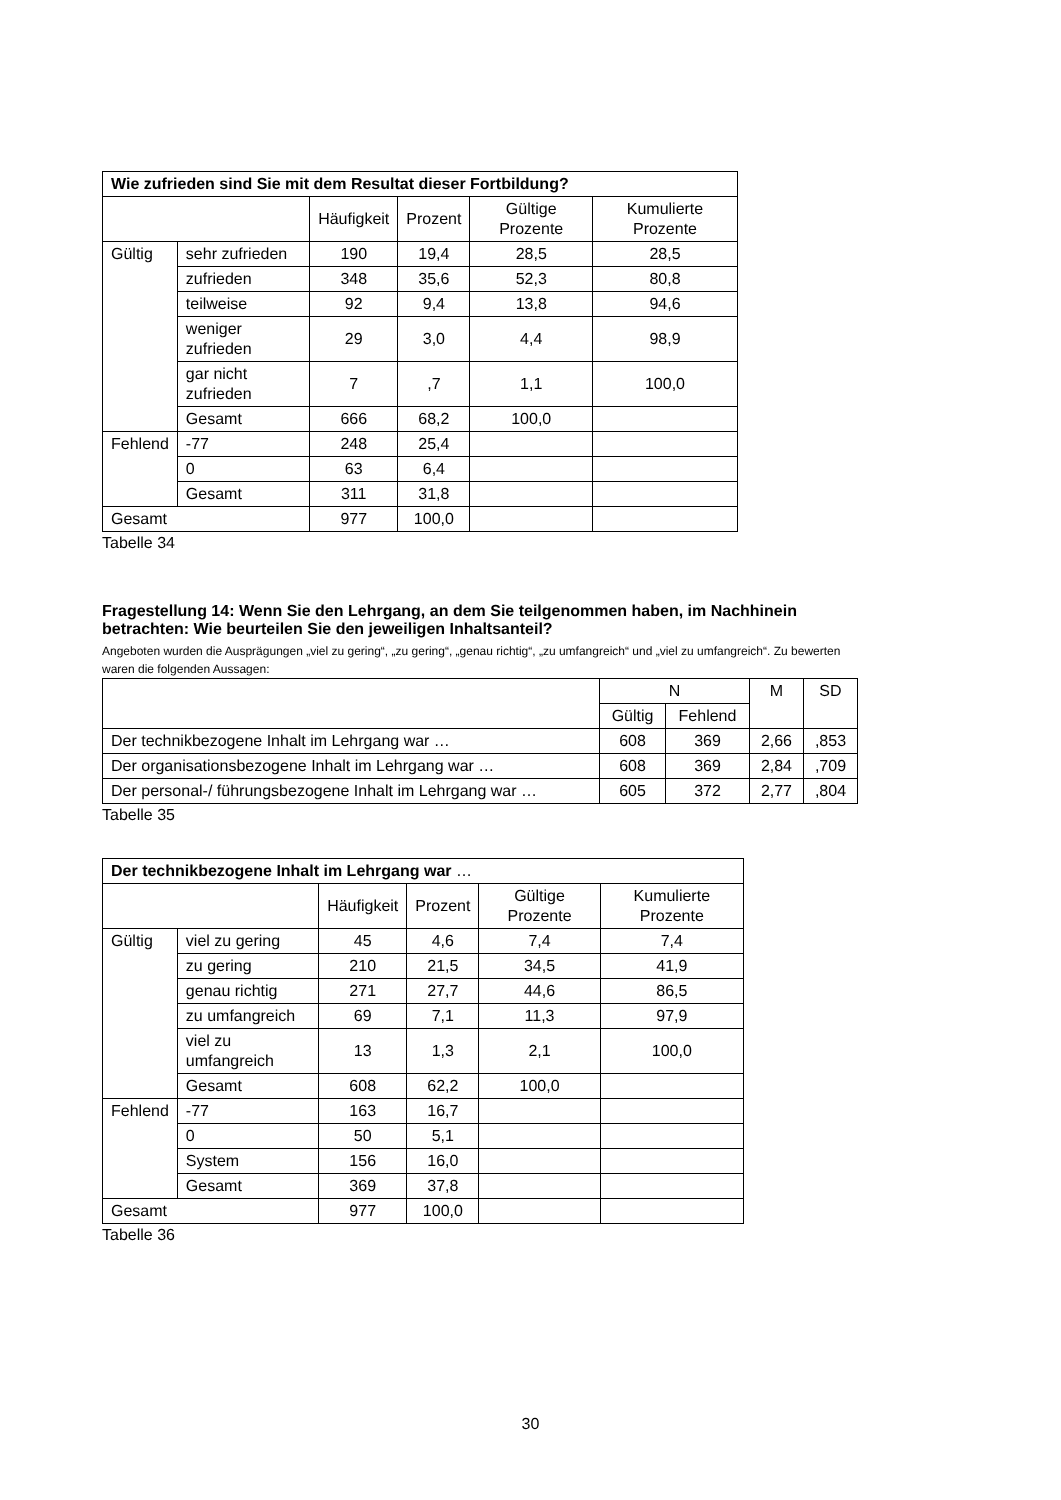| Wie zufrieden sind Sie mit dem Resultat dieser Fortbildung? | | | | | |
| --- | --- | --- | --- | --- | --- |
| | | Häufigkeit | Prozent | Gültige Prozente | Kumulierte Prozente |
| Gültig | sehr zufrieden | 190 | 19,4 | 28,5 | 28,5 |
| | zufrieden | 348 | 35,6 | 52,3 | 80,8 |
| | teilweise | 92 | 9,4 | 13,8 | 94,6 |
| | weniger zufrieden | 29 | 3,0 | 4,4 | 98,9 |
| | gar nicht zufrieden | 7 | ,7 | 1,1 | 100,0 |
| | Gesamt | 666 | 68,2 | 100,0 | |
| Fehlend | -77 | 248 | 25,4 | | |
| | 0 | 63 | 6,4 | | |
| | Gesamt | 311 | 31,8 | | |
| Gesamt | | 977 | 100,0 | | |
Tabelle 34
Fragestellung 14: Wenn Sie den Lehrgang, an dem Sie teilgenommen haben, im Nachhinein betrachten: Wie beurteilen Sie den jeweiligen Inhaltsanteil?
Angeboten wurden die Ausprägungen „viel zu gering“, „zu gering“, „genau richtig“, „zu umfangreich“ und „viel zu umfangreich“. Zu bewerten waren die folgenden Aussagen:
| | N | | M | SD |
| --- | --- | --- | --- | --- |
| | Gültig | Fehlend | | |
| Der technikbezogene Inhalt im Lehrgang war … | 608 | 369 | 2,66 | ,853 |
| Der organisationsbezogene Inhalt im Lehrgang war … | 608 | 369 | 2,84 | ,709 |
| Der personal-/ führungsbezogene Inhalt im Lehrgang war … | 605 | 372 | 2,77 | ,804 |
Tabelle 35
| Der technikbezogene Inhalt im Lehrgang war … | | | | | |
| --- | --- | --- | --- | --- | --- |
| | | Häufigkeit | Prozent | Gültige Prozente | Kumulierte Prozente |
| Gültig | viel zu gering | 45 | 4,6 | 7,4 | 7,4 |
| | zu gering | 210 | 21,5 | 34,5 | 41,9 |
| | genau richtig | 271 | 27,7 | 44,6 | 86,5 |
| | zu umfangreich | 69 | 7,1 | 11,3 | 97,9 |
| | viel zu umfangreich | 13 | 1,3 | 2,1 | 100,0 |
| | Gesamt | 608 | 62,2 | 100,0 | |
| Fehlend | -77 | 163 | 16,7 | | |
| | 0 | 50 | 5,1 | | |
| | System | 156 | 16,0 | | |
| | Gesamt | 369 | 37,8 | | |
| Gesamt | | 977 | 100,0 | | |
Tabelle 36
30